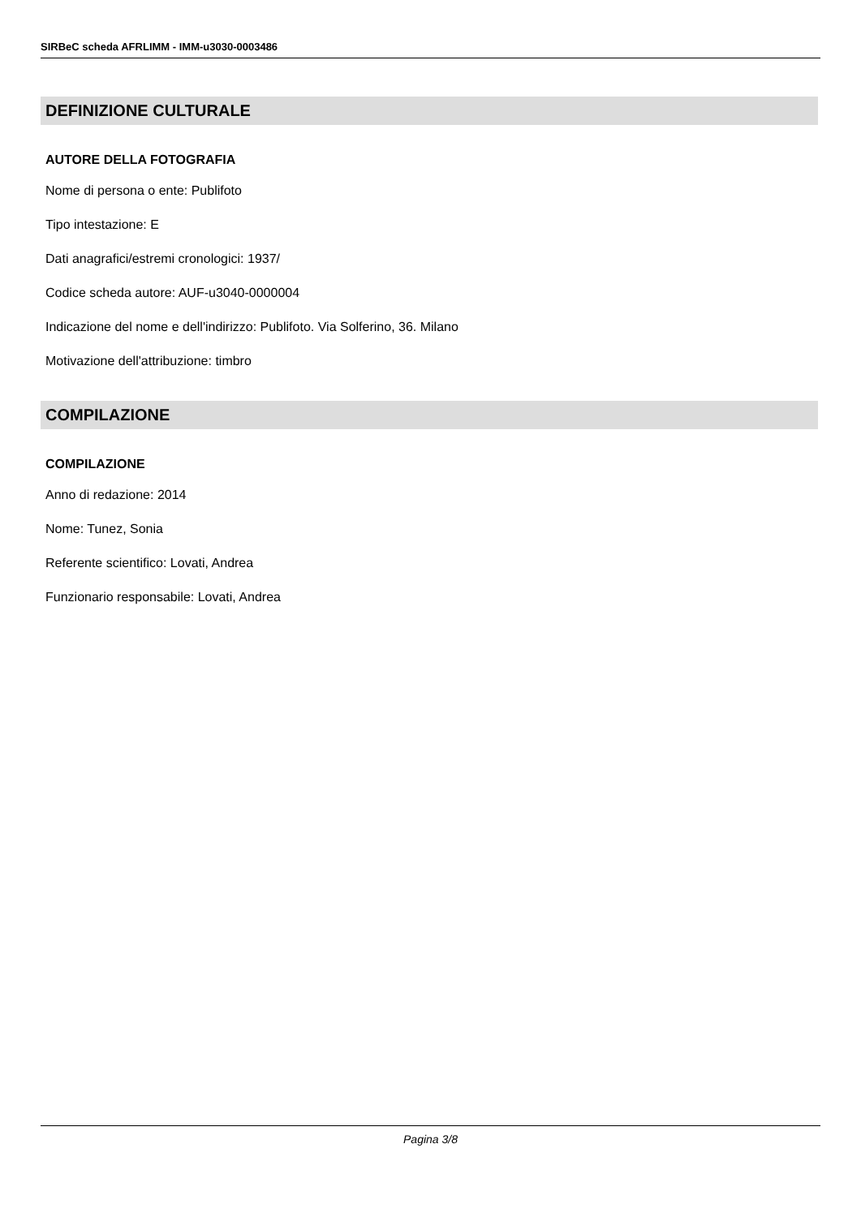SIRBeC scheda AFRLIMM - IMM-u3030-0003486
DEFINIZIONE CULTURALE
AUTORE DELLA FOTOGRAFIA
Nome di persona o ente: Publifoto
Tipo intestazione: E
Dati anagrafici/estremi cronologici: 1937/
Codice scheda autore: AUF-u3040-0000004
Indicazione del nome e dell'indirizzo: Publifoto. Via Solferino, 36. Milano
Motivazione dell'attribuzione: timbro
COMPILAZIONE
COMPILAZIONE
Anno di redazione: 2014
Nome: Tunez, Sonia
Referente scientifico: Lovati, Andrea
Funzionario responsabile: Lovati, Andrea
Pagina 3/8